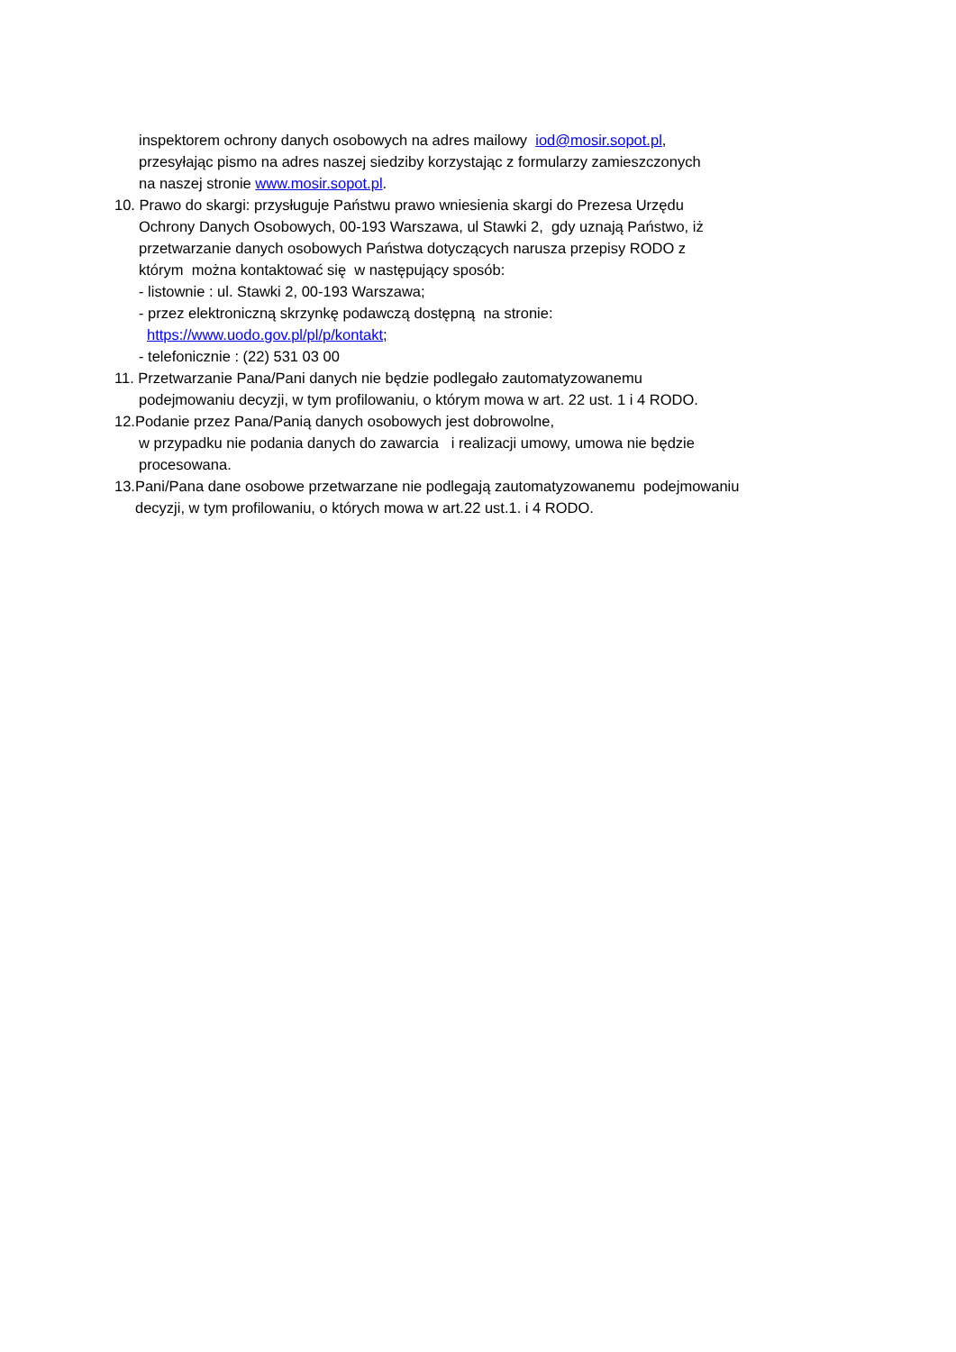inspektorem ochrony danych osobowych na adres mailowy iod@mosir.sopot.pl,
przesyłając pismo na adres naszej siedziby korzystając z formularzy zamieszczonych
na naszej stronie www.mosir.sopot.pl.
10. Prawo do skargi: przysługuje Państwu prawo wniesienia skargi do Prezesa Urzędu
Ochrony Danych Osobowych, 00-193 Warszawa, ul Stawki 2, gdy uznają Państwo, iż
przetwarzanie danych osobowych Państwa dotyczących narusza przepisy RODO z
którym można kontaktować się w następujący sposób:
- listownie : ul. Stawki 2, 00-193 Warszawa;
- przez elektroniczną skrzynkę podawczą dostępną na stronie:
https://www.uodo.gov.pl/pl/p/kontakt;
- telefonicznie : (22) 531 03 00
11. Przetwarzanie Pana/Pani danych nie będzie podlegało zautomatyzowanemu
podejmowaniu decyzji, w tym profilowaniu, o którym mowa w art. 22 ust. 1 i 4 RODO.
12.Podanie przez Pana/Panią danych osobowych jest dobrowolne,
w przypadku nie podania danych do zawarcia i realizacji umowy, umowa nie będzie
procesowana.
13.Pani/Pana dane osobowe przetwarzane nie podlegają zautomatyzowanemu podejmowaniu
decyzji, w tym profilowaniu, o których mowa w art.22 ust.1. i 4 RODO.